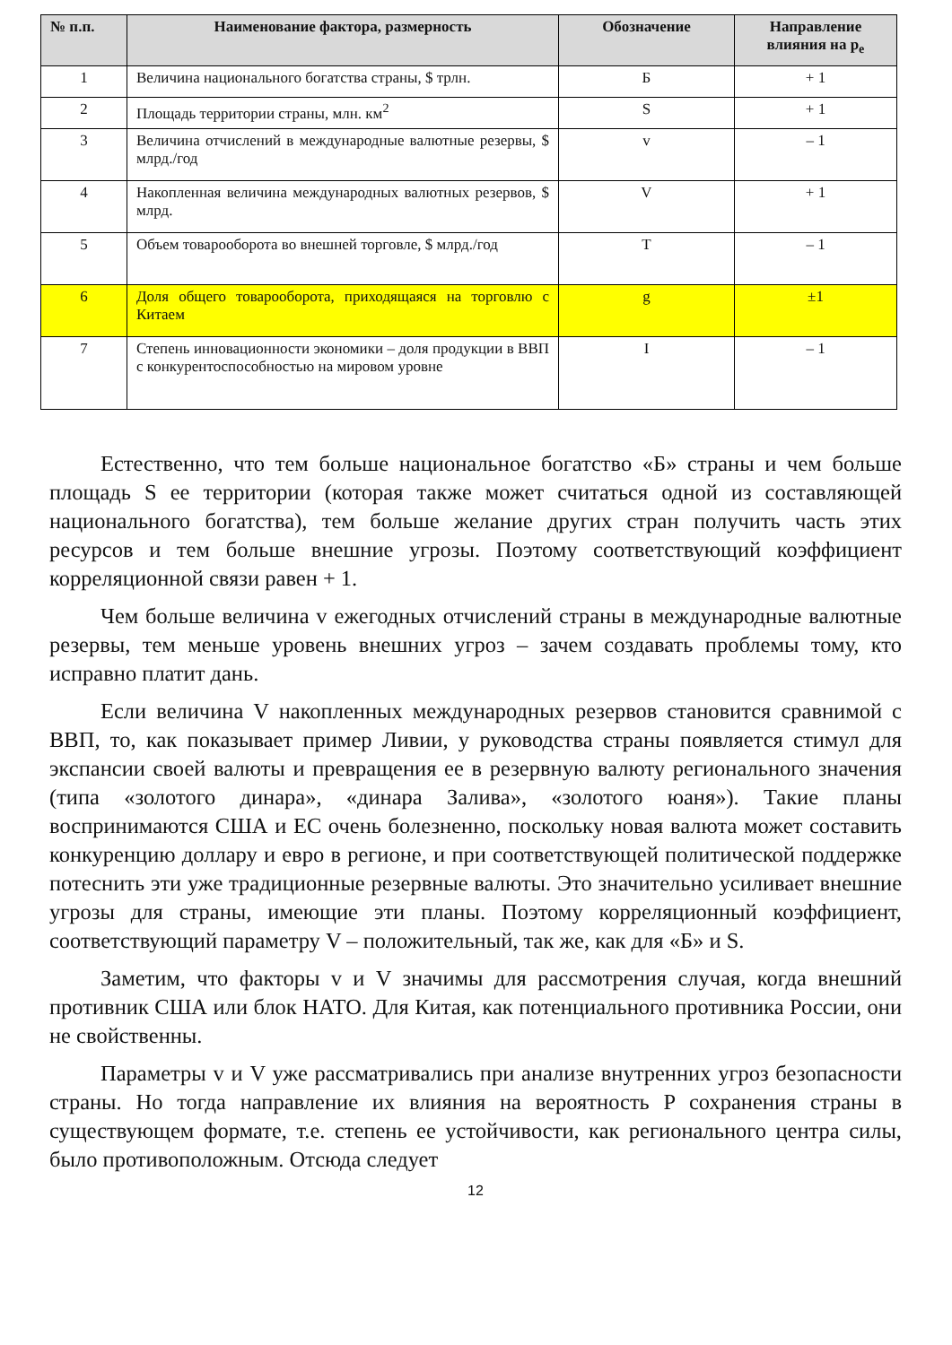| № п.п. | Наименование фактора, размерность | Обозначение | Направление влияния на p<sub>e</sub> |
| --- | --- | --- | --- |
| 1 | Величина национального богатства страны, $ трлн. | Б | + 1 |
| 2 | Площадь территории страны, млн. км<sup>2</sup> | S | + 1 |
| 3 | Величина отчислений в международные валютные резервы, $ млрд./год | v | – 1 |
| 4 | Накопленная величина международных валютных резервов, $ млрд. | V | + 1 |
| 5 | Объем товарооборота во внешней торговле, $ млрд./год | T | – 1 |
| 6 | Доля общего товарооборота, приходящаяся на торговлю с Китаем | g | ±1 |
| 7 | Степень инновационности экономики – доля продукции в ВВП с конкурентоспособностью на мировом уровне | I | – 1 |
Естественно, что тем больше национальное богатство «Б» страны и чем больше площадь S ее территории (которая также может считаться одной из составляющей национального богатства), тем больше желание других стран получить часть этих ресурсов и тем больше внешние угрозы. Поэтому соответствующий коэффициент корреляционной связи равен + 1.
Чем больше величина v ежегодных отчислений страны в международные валютные резервы, тем меньше уровень внешних угроз – зачем создавать проблемы тому, кто исправно платит дань.
Если величина V накопленных международных резервов становится сравнимой с ВВП, то, как показывает пример Ливии, у руководства страны появляется стимул для экспансии своей валюты и превращения ее в резервную валюту регионального значения (типа «золотого динара», «динара Залива», «золотого юаня»). Такие планы воспринимаются США и ЕС очень болезненно, поскольку новая валюта может составить конкуренцию доллару и евро в регионе, и при соответствующей политической поддержке потеснить эти уже традиционные резервные валюты. Это значительно усиливает внешние угрозы для страны, имеющие эти планы. Поэтому корреляционный коэффициент, соответствующий параметру V – положительный, так же, как для «Б» и S.
Заметим, что факторы v и V значимы для рассмотрения случая, когда внешний противник США или блок НАТО. Для Китая, как потенциального противника России, они не свойственны.
Параметры v и V уже рассматривались при анализе внутренних угроз безопасности страны. Но тогда направление их влияния на вероятность P сохранения страны в существующем формате, т.е. степень ее устойчивости, как регионального центра силы, было противоположным. Отсюда следует
12